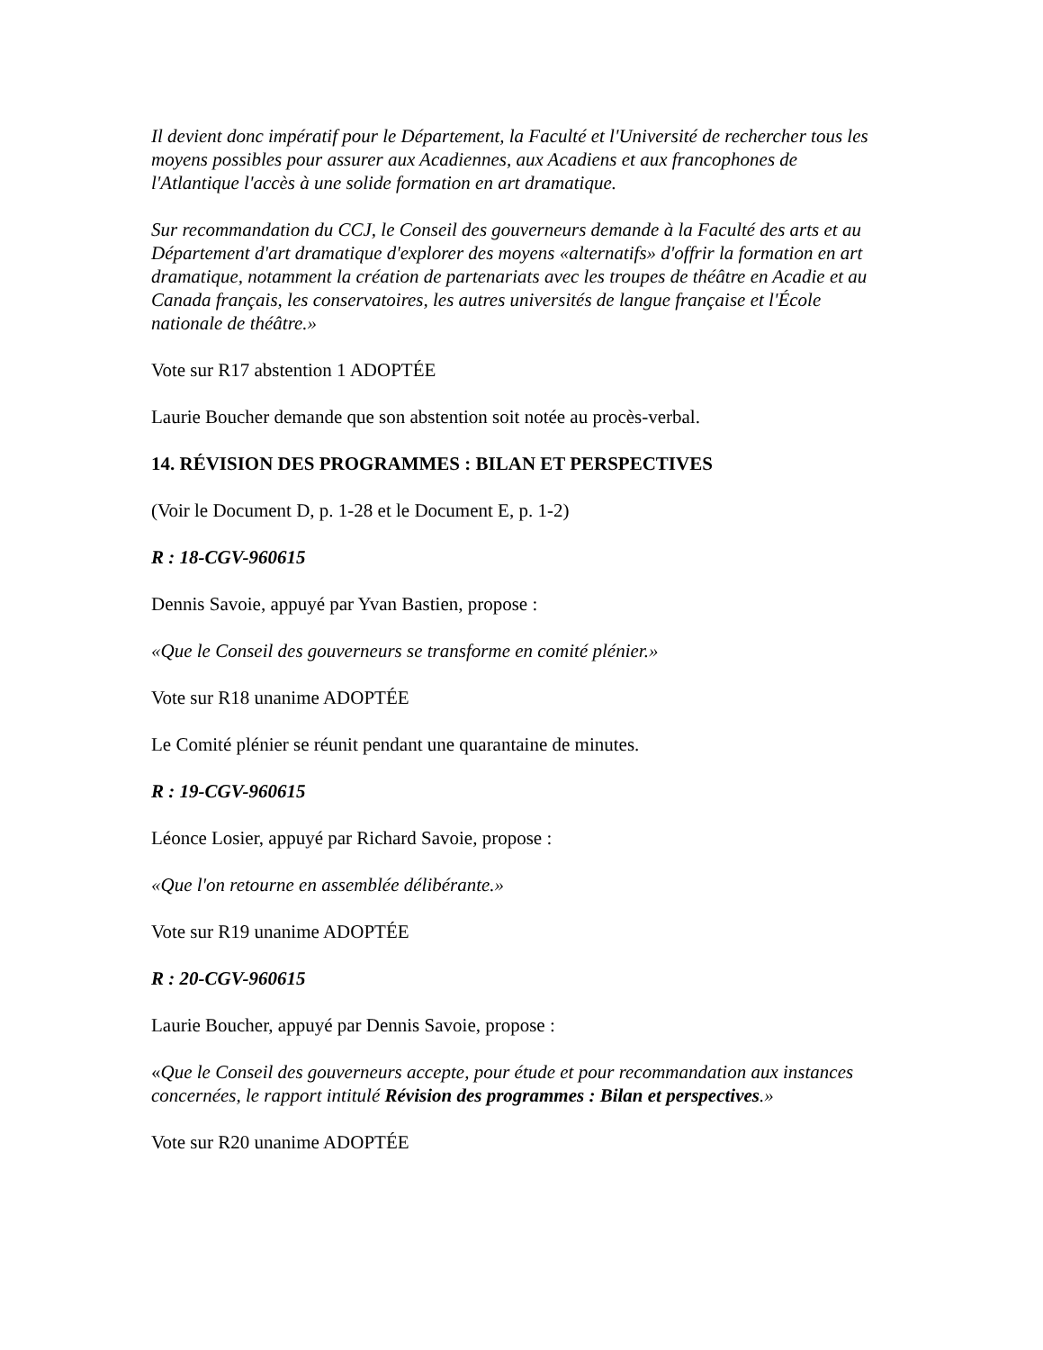Il devient donc impératif pour le Département, la Faculté et l'Université de rechercher tous les moyens possibles pour assurer aux Acadiennes, aux Acadiens et aux francophones de l'Atlantique l'accès à une solide formation en art dramatique.
Sur recommandation du CCJ, le Conseil des gouverneurs demande à la Faculté des arts et au Département d'art dramatique d'explorer des moyens «alternatifs» d'offrir la formation en art dramatique, notamment la création de partenariats avec les troupes de théâtre en Acadie et au Canada français, les conservatoires, les autres universités de langue française et l'École nationale de théâtre.»
Vote sur R17 abstention 1 ADOPTÉE
Laurie Boucher demande que son abstention soit notée au procès-verbal.
14. RÉVISION DES PROGRAMMES : BILAN ET PERSPECTIVES
(Voir le Document D, p. 1-28 et le Document E, p. 1-2)
R : 18-CGV-960615
Dennis Savoie, appuyé par Yvan Bastien, propose :
«Que le Conseil des gouverneurs se transforme en comité plénier.»
Vote sur R18 unanime ADOPTÉE
Le Comité plénier se réunit pendant une quarantaine de minutes.
R : 19-CGV-960615
Léonce Losier, appuyé par Richard Savoie, propose :
«Que l'on retourne en assemblée délibérante.»
Vote sur R19 unanime ADOPTÉE
R : 20-CGV-960615
Laurie Boucher, appuyé par Dennis Savoie, propose :
«Que le Conseil des gouverneurs accepte, pour étude et pour recommandation aux instances concernées, le rapport intitulé Révision des programmes : Bilan et perspectives.»
Vote sur R20 unanime ADOPTÉE